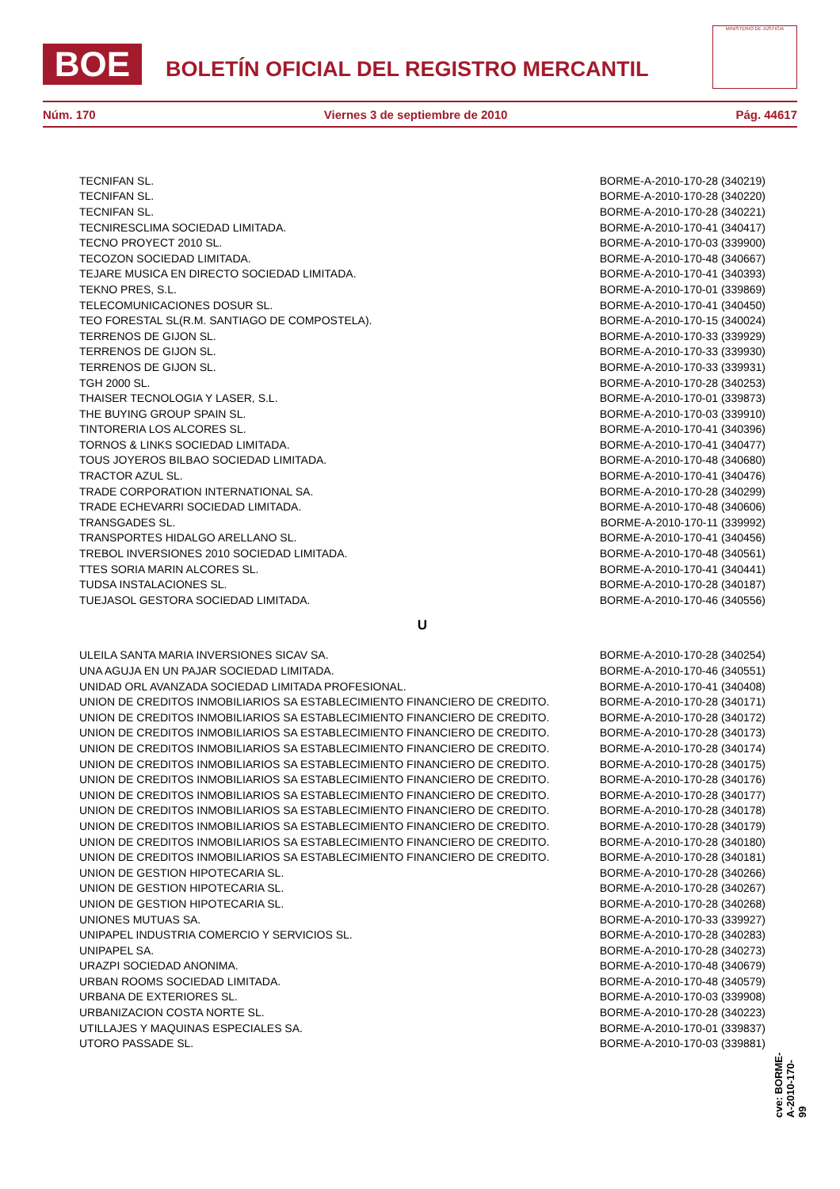BOE
BOLETÍN OFICIAL DEL REGISTRO MERCANTIL
MINISTERIO DE JUSTICIA
Núm. 170 Viernes 3 de septiembre de 2010 Pág. 44617
| TECNIFAN SL. | BORME-A-2010-170-28 (340219) |
| TECNIFAN SL. | BORME-A-2010-170-28 (340220) |
| TECNIFAN SL. | BORME-A-2010-170-28 (340221) |
| TECNIRESCLIMA SOCIEDAD LIMITADA. | BORME-A-2010-170-41 (340417) |
| TECNO PROYECT 2010 SL. | BORME-A-2010-170-03 (339900) |
| TECOZON SOCIEDAD LIMITADA. | BORME-A-2010-170-48 (340667) |
| TEJARE MUSICA EN DIRECTO SOCIEDAD LIMITADA. | BORME-A-2010-170-41 (340393) |
| TEKNO PRES, S.L. | BORME-A-2010-170-01 (339869) |
| TELECOMUNICACIONES DOSUR SL. | BORME-A-2010-170-41 (340450) |
| TEO FORESTAL SL(R.M. SANTIAGO DE COMPOSTELA). | BORME-A-2010-170-15 (340024) |
| TERRENOS DE GIJON SL. | BORME-A-2010-170-33 (339929) |
| TERRENOS DE GIJON SL. | BORME-A-2010-170-33 (339930) |
| TERRENOS DE GIJON SL. | BORME-A-2010-170-33 (339931) |
| TGH 2000 SL. | BORME-A-2010-170-28 (340253) |
| THAISER TECNOLOGIA Y LASER, S.L. | BORME-A-2010-170-01 (339873) |
| THE BUYING GROUP SPAIN SL. | BORME-A-2010-170-03 (339910) |
| TINTORERIA LOS ALCORES SL. | BORME-A-2010-170-41 (340396) |
| TORNOS & LINKS SOCIEDAD LIMITADA. | BORME-A-2010-170-41 (340477) |
| TOUS JOYEROS BILBAO SOCIEDAD LIMITADA. | BORME-A-2010-170-48 (340680) |
| TRACTOR AZUL SL. | BORME-A-2010-170-41 (340476) |
| TRADE CORPORATION INTERNATIONAL SA. | BORME-A-2010-170-28 (340299) |
| TRADE ECHEVARRI SOCIEDAD LIMITADA. | BORME-A-2010-170-48 (340606) |
| TRANSGADES SL. | BORME-A-2010-170-11 (339992) |
| TRANSPORTES HIDALGO ARELLANO SL. | BORME-A-2010-170-41 (340456) |
| TREBOL INVERSIONES 2010 SOCIEDAD LIMITADA. | BORME-A-2010-170-48 (340561) |
| TTES SORIA MARIN ALCORES SL. | BORME-A-2010-170-41 (340441) |
| TUDSA INSTALACIONES SL. | BORME-A-2010-170-28 (340187) |
| TUEJASOL GESTORA SOCIEDAD LIMITADA. | BORME-A-2010-170-46 (340556) |
U
| ULEILA SANTA MARIA INVERSIONES SICAV SA. | BORME-A-2010-170-28 (340254) |
| UNA AGUJA EN UN PAJAR SOCIEDAD LIMITADA. | BORME-A-2010-170-46 (340551) |
| UNIDAD ORL AVANZADA SOCIEDAD LIMITADA PROFESIONAL. | BORME-A-2010-170-41 (340408) |
| UNION DE CREDITOS INMOBILIARIOS SA ESTABLECIMIENTO FINANCIERO DE CREDITO. | BORME-A-2010-170-28 (340171) |
| UNION DE CREDITOS INMOBILIARIOS SA ESTABLECIMIENTO FINANCIERO DE CREDITO. | BORME-A-2010-170-28 (340172) |
| UNION DE CREDITOS INMOBILIARIOS SA ESTABLECIMIENTO FINANCIERO DE CREDITO. | BORME-A-2010-170-28 (340173) |
| UNION DE CREDITOS INMOBILIARIOS SA ESTABLECIMIENTO FINANCIERO DE CREDITO. | BORME-A-2010-170-28 (340174) |
| UNION DE CREDITOS INMOBILIARIOS SA ESTABLECIMIENTO FINANCIERO DE CREDITO. | BORME-A-2010-170-28 (340175) |
| UNION DE CREDITOS INMOBILIARIOS SA ESTABLECIMIENTO FINANCIERO DE CREDITO. | BORME-A-2010-170-28 (340176) |
| UNION DE CREDITOS INMOBILIARIOS SA ESTABLECIMIENTO FINANCIERO DE CREDITO. | BORME-A-2010-170-28 (340177) |
| UNION DE CREDITOS INMOBILIARIOS SA ESTABLECIMIENTO FINANCIERO DE CREDITO. | BORME-A-2010-170-28 (340178) |
| UNION DE CREDITOS INMOBILIARIOS SA ESTABLECIMIENTO FINANCIERO DE CREDITO. | BORME-A-2010-170-28 (340179) |
| UNION DE CREDITOS INMOBILIARIOS SA ESTABLECIMIENTO FINANCIERO DE CREDITO. | BORME-A-2010-170-28 (340180) |
| UNION DE CREDITOS INMOBILIARIOS SA ESTABLECIMIENTO FINANCIERO DE CREDITO. | BORME-A-2010-170-28 (340181) |
| UNION DE GESTION HIPOTECARIA SL. | BORME-A-2010-170-28 (340266) |
| UNION DE GESTION HIPOTECARIA SL. | BORME-A-2010-170-28 (340267) |
| UNION DE GESTION HIPOTECARIA SL. | BORME-A-2010-170-28 (340268) |
| UNIONES MUTUAS SA. | BORME-A-2010-170-33 (339927) |
| UNIPAPEL INDUSTRIA COMERCIO Y SERVICIOS SL. | BORME-A-2010-170-28 (340283) |
| UNIPAPEL SA. | BORME-A-2010-170-28 (340273) |
| URAZPI SOCIEDAD ANONIMA. | BORME-A-2010-170-48 (340679) |
| URBAN ROOMS SOCIEDAD LIMITADA. | BORME-A-2010-170-48 (340579) |
| URBANA DE EXTERIORES SL. | BORME-A-2010-170-03 (339908) |
| URBANIZACION COSTA NORTE SL. | BORME-A-2010-170-28 (340223) |
| UTILLAJES Y MAQUINAS ESPECIALES SA. | BORME-A-2010-170-01 (339837) |
| UTORO PASSADE SL. | BORME-A-2010-170-03 (339881) |
cve: BORME-A-2010-170-99